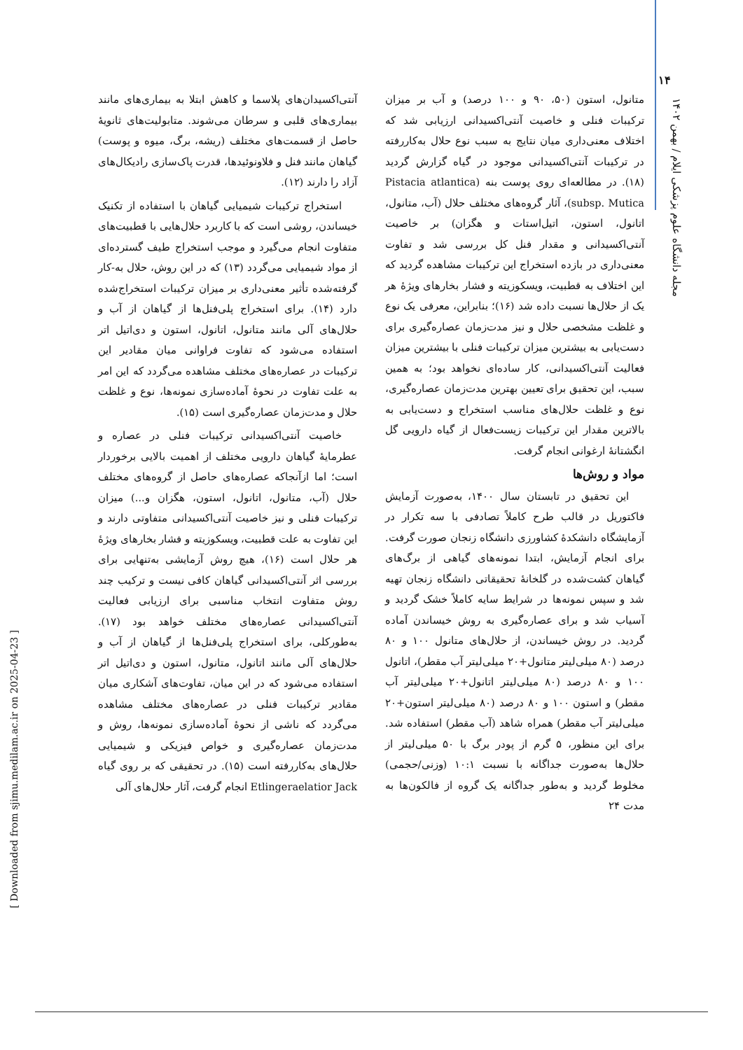۱۴
مجله دانشگاه علوم پزشکی ایلام / بهمن ۱۴۰۲
[ Downloaded from sjimu.medilam.ac.ir on 2025-04-23 ]
آنتی‌اکسیدان‌های پلاسما و کاهش ابتلا به بیماری‌های مانند بیماری‌های قلبی و سرطان می‌شوند. متابولیت‌های ثانویهٔ حاصل از قسمت‌های مختلف (ریشه، برگ، میوه و پوست) گیاهان مانند فنل و فلاونوئیدها، قدرت پاک‌سازی رادیکال‌های آزاد را دارند (۱۲).
استخراج ترکیبات شیمیایی گیاهان با استفاده از تکنیک خیساندن، روشی است که با کاربرد حلال‌هایی با قطبیت‌های متفاوت انجام می‌گیرد و موجب استخراج طیف گسترده‌ای از مواد شیمیایی می‌گردد (۱۳) که در این روش، حلال به-کار گرفته‌شده تأثیر معنی‌داری بر میزان ترکیبات استخراج‌شده دارد (۱۴). برای استخراج پلی‌فنل‌ها از گیاهان از آب و حلال‌های آلی مانند متانول، اتانول، استون و دی‌اتیل اتر استفاده می‌شود که تفاوت فراوانی میان مقادیر این ترکیبات در عصاره‌های مختلف مشاهده می‌گردد که این امر به علت تفاوت در نحوهٔ آماده‌سازی نمونه‌ها، نوع و غلظت حلال و مدت‌زمان عصاره‌گیری است (۱۵).
خاصیت آنتی‌اکسیدانی ترکیبات فنلی در عصاره و عطرمایهٔ گیاهان دارویی مختلف از اهمیت بالایی برخوردار است؛ اما ازآنجاکه عصاره‌های حاصل از گروه‌های مختلف حلال (آب، متانول، اتانول، استون، هگزان و...) میزان ترکیبات فنلی و نیز خاصیت آنتی‌اکسیدانی متفاوتی دارند و این تفاوت به علت قطبیت، ویسکوزیته و فشار بخارهای ویژهٔ هر حلال است (۱۶)، هیچ روش آزمایشی به‌تنهایی برای بررسی اثر آنتی‌اکسیدانی گیاهان کافی نیست و ترکیب چند روش متفاوت انتخاب مناسبی برای ارزیابی فعالیت آنتی‌اکسیدانی عصاره‌های مختلف خواهد بود (۱۷). به‌طورکلی، برای استخراج پلی‌فنل‌ها از گیاهان از آب و حلال‌های آلی مانند اتانول، متانول، استون و دی‌اتیل اتر استفاده می‌شود که در این میان، تفاوت‌های آشکاری میان مقادیر ترکیبات فنلی در عصاره‌های مختلف مشاهده می‌گردد که ناشی از نحوهٔ آماده‌سازی نمونه‌ها، روش و مدت‌زمان عصاره‌گیری و خواص فیزیکی و شیمیایی حلال‌های به‌کاررفته است (۱۵). در تحقیقی که بر روی گیاه Etlingeraelatior Jack انجام گرفت، آثار حلال‌های آلی
متانول، استون (۵۰، ۹۰ و ۱۰۰ درصد) و آب بر میزان ترکیبات فنلی و خاصیت آنتی‌اکسیدانی ارزیابی شد که اختلاف معنی‌داری میان نتایج به سبب نوع حلال به‌کاررفته در ترکیبات آنتی‌اکسیدانی موجود در گیاه گزارش گردید (۱۸). در مطالعه‌ای روی پوست بنه (Pistacia atlantica subsp. Mutica)، آثار گروه‌های مختلف حلال (آب، متانول، اتانول، استون، اتیل‌استات و هگزان) بر خاصیت آنتی‌اکسیدانی و مقدار فنل کل بررسی شد و تفاوت معنی‌داری در بازده استخراج این ترکیبات مشاهده گردید که این اختلاف به قطبیت، ویسکوزیته و فشار بخارهای ویژهٔ هر یک از حلال‌ها نسبت داده شد (۱۶)؛ بنابراین، معرفی یک نوع و غلظت مشخصی حلال و نیز مدت‌زمان عصاره‌گیری برای دست‌یابی به بیشترین میزان ترکیبات فنلی با بیشترین میزان فعالیت آنتی‌اکسیدانی، کار ساده‌ای نخواهد بود؛ به همین سبب، این تحقیق برای تعیین بهترین مدت‌زمان عصاره‌گیری، نوع و غلظت حلال‌های مناسب استخراج و دست‌یابی به بالاترین مقدار این ترکیبات زیست‌فعال از گیاه دارویی گل انگشتانهٔ ارغوانی انجام گرفت.
مواد و روش‌ها
این تحقیق در تابستان سال ۱۴۰۰، به‌صورت آزمایش فاکتوریل در قالب طرح کاملاً تصادفی با سه تکرار در آزمایشگاه دانشکدهٔ کشاورزی دانشگاه زنجان صورت گرفت. برای انجام آزمایش، ابتدا نمونه‌های گیاهی از برگ‌های گیاهان کشت‌شده در گلخانهٔ تحقیقاتی دانشگاه زنجان تهیه شد و سپس نمونه‌ها در شرایط سایه کاملاً خشک گردید و آسیاب شد و برای عصاره‌گیری به روش خیساندن آماده گردید. در روش خیساندن، از حلال‌های متانول ۱۰۰ و ۸۰ درصد (۸۰ میلی‌لیتر متانول+۲۰ میلی‌لیتر آب مقطر)، اتانول ۱۰۰ و ۸۰ درصد (۸۰ میلی‌لیتر اتانول+۲۰ میلی‌لیتر آب مقطر) و استون ۱۰۰ و ۸۰ درصد (۸۰ میلی‌لیتر استون+۲۰ میلی‌لیتر آب مقطر) همراه شاهد (آب مقطر) استفاده شد. برای این منظور، ۵ گرم از پودر برگ با ۵۰ میلی‌لیتر از حلال‌ها به‌صورت جداگانه با نسبت ۱۰:۱ (وزنی/حجمی) مخلوط گردید و به‌طور جداگانه یک گروه از فالکون‌ها به مدت ۲۴